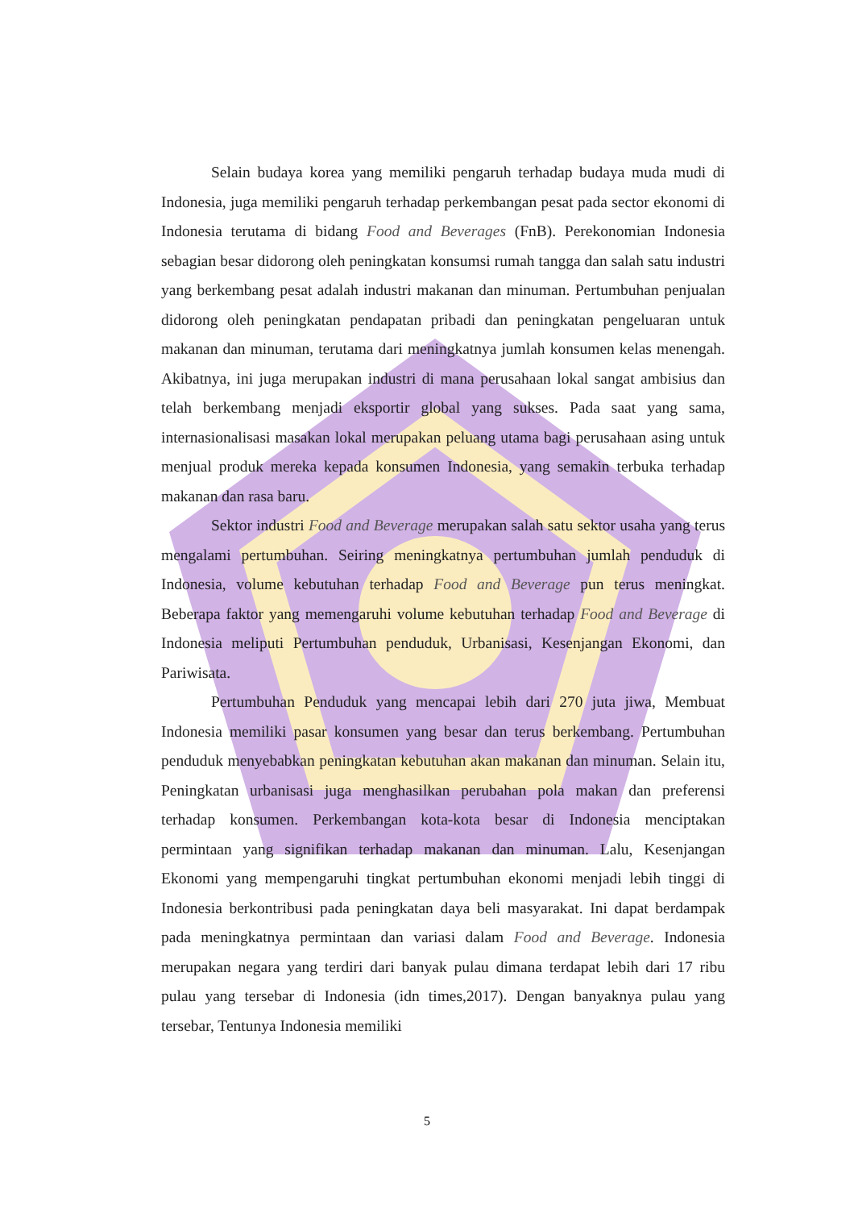Selain budaya korea yang memiliki pengaruh terhadap budaya muda mudi di Indonesia, juga memiliki pengaruh terhadap perkembangan pesat pada sector ekonomi di Indonesia terutama di bidang Food and Beverages (FnB). Perekonomian Indonesia sebagian besar didorong oleh peningkatan konsumsi rumah tangga dan salah satu industri yang berkembang pesat adalah industri makanan dan minuman. Pertumbuhan penjualan didorong oleh peningkatan pendapatan pribadi dan peningkatan pengeluaran untuk makanan dan minuman, terutama dari meningkatnya jumlah konsumen kelas menengah. Akibatnya, ini juga merupakan industri di mana perusahaan lokal sangat ambisius dan telah berkembang menjadi eksportir global yang sukses. Pada saat yang sama, internasionalisasi masakan lokal merupakan peluang utama bagi perusahaan asing untuk menjual produk mereka kepada konsumen Indonesia, yang semakin terbuka terhadap makanan dan rasa baru.
Sektor industri Food and Beverage merupakan salah satu sektor usaha yang terus mengalami pertumbuhan. Seiring meningkatnya pertumbuhan jumlah penduduk di Indonesia, volume kebutuhan terhadap Food and Beverage pun terus meningkat. Beberapa faktor yang memengaruhi volume kebutuhan terhadap Food and Beverage di Indonesia meliputi Pertumbuhan penduduk, Urbanisasi, Kesenjangan Ekonomi, dan Pariwisata.
Pertumbuhan Penduduk yang mencapai lebih dari 270 juta jiwa, Membuat Indonesia memiliki pasar konsumen yang besar dan terus berkembang. Pertumbuhan penduduk menyebabkan peningkatan kebutuhan akan makanan dan minuman. Selain itu, Peningkatan urbanisasi juga menghasilkan perubahan pola makan dan preferensi terhadap konsumen. Perkembangan kota-kota besar di Indonesia menciptakan permintaan yang signifikan terhadap makanan dan minuman. Lalu, Kesenjangan Ekonomi yang mempengaruhi tingkat pertumbuhan ekonomi menjadi lebih tinggi di Indonesia berkontribusi pada peningkatan daya beli masyarakat. Ini dapat berdampak pada meningkatnya permintaan dan variasi dalam Food and Beverage. Indonesia merupakan negara yang terdiri dari banyak pulau dimana terdapat lebih dari 17 ribu pulau yang tersebar di Indonesia (idn times,2017). Dengan banyaknya pulau yang tersebar, Tentunya Indonesia memiliki
5